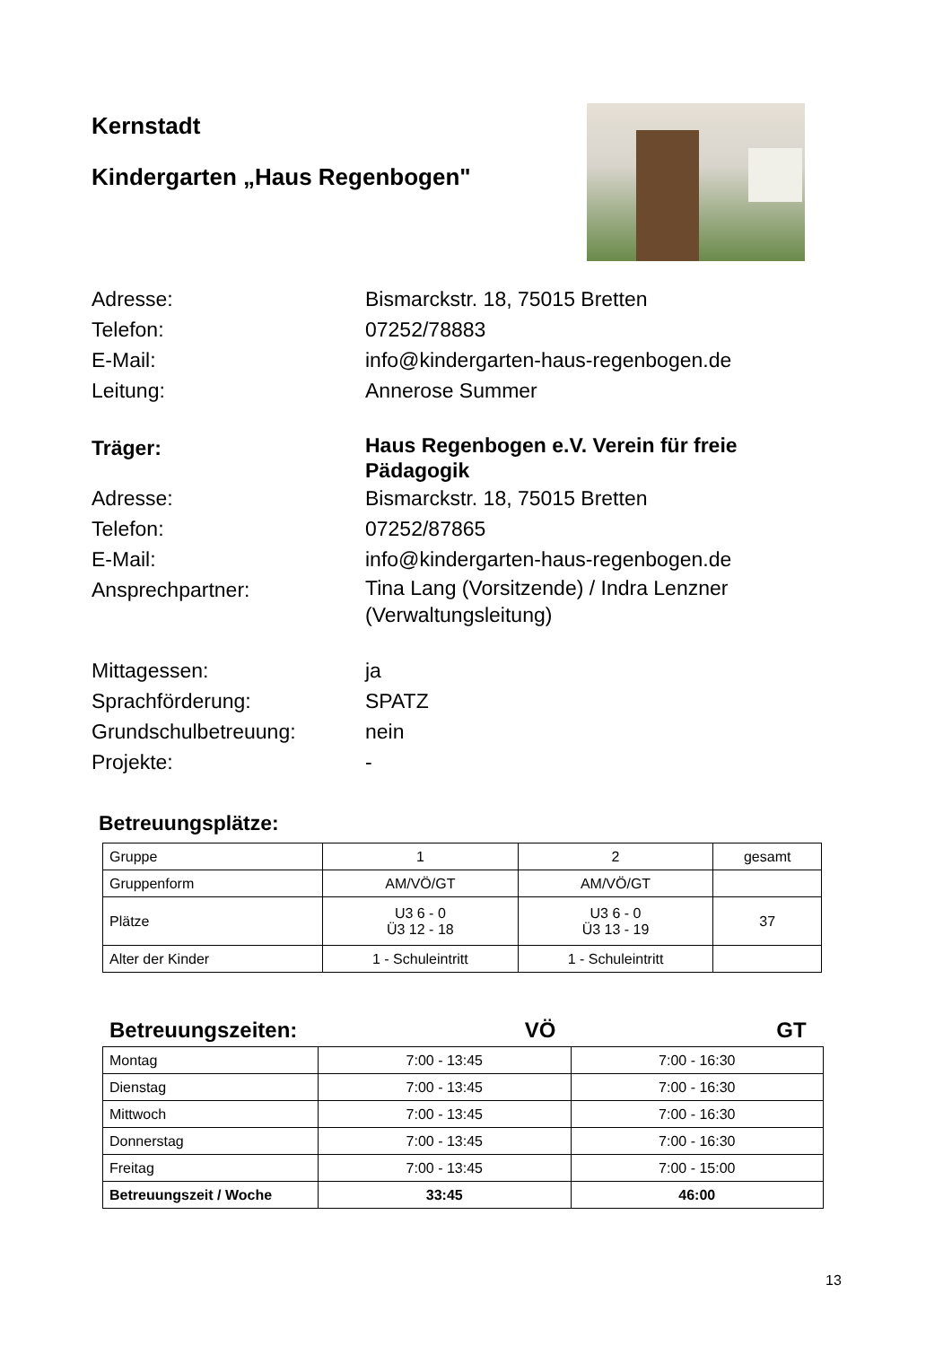Kernstadt
Kindergarten „Haus Regenbogen"
Adresse:
Bismarckstr. 18, 75015 Bretten
Telefon:
07252/78883
E-Mail:
info@kindergarten-haus-regenbogen.de
Leitung:
Annerose Summer
Träger:
Haus Regenbogen e.V. Verein für freie Pädagogik
Adresse:
Bismarckstr. 18, 75015 Bretten
Telefon:
07252/87865
E-Mail:
info@kindergarten-haus-regenbogen.de
Ansprechpartner:
Tina Lang (Vorsitzende) / Indra Lenzner (Verwaltungsleitung)
Mittagessen:
ja
Sprachförderung:
SPATZ
Grundschulbetreuung:
nein
Projekte:
-
Betreuungsplätze:
| Gruppe | 1 | 2 | gesamt |
| Gruppenform | AM/VÖ/GT | AM/VÖ/GT | |
| Plätze | U3 6 - 0 Ü3 12 - 18 | U3 6 - 0 Ü3 13 - 19 | 37 |
| Alter der Kinder | 1 - Schuleintritt | 1 - Schuleintritt | |
Betreuungszeiten: VÖ GT
| Montag | 7:00 - 13:45 | 7:00 - 16:30 |
| Dienstag | 7:00 - 13:45 | 7:00 - 16:30 |
| Mittwoch | 7:00 - 13:45 | 7:00 - 16:30 |
| Donnerstag | 7:00 - 13:45 | 7:00 - 16:30 |
| Freitag | 7:00 - 13:45 | 7:00 - 15:00 |
| Betreuungszeit / Woche | 33:45 | 46:00 |
13